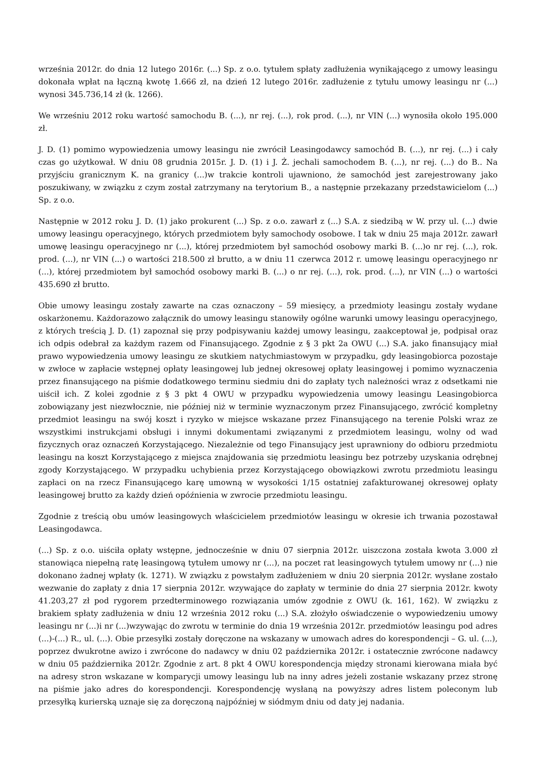września 2012r. do dnia 12 lutego 2016r. (...) Sp. z o.o. tytułem spłaty zadłużenia wynikającego z umowy leasingu dokonała wpłat na łączną kwotę 1.666 zł, na dzień 12 lutego 2016r. zadłużenie z tytułu umowy leasingu nr (...) wynosi 345.736,14 zł (k. 1266).
We wrześniu 2012 roku wartość samochodu B. (...), nr rej. (...), rok prod. (...), nr VIN (...) wynosiła około 195.000 zł.
J. D. (1) pomimo wypowiedzenia umowy leasingu nie zwrócił Leasingodawcy samochód B. (...), nr rej. (...) i cały czas go użytkował. W dniu 08 grudnia 2015r. J. D. (1) i J. Ż. jechali samochodem B. (...), nr rej. (...) do B.. Na przyjściu granicznym K. na granicy (...)w trakcie kontroli ujawniono, że samochód jest zarejestrowany jako poszukiwany, w związku z czym został zatrzymany na terytorium B., a następnie przekazany przedstawicielom (...) Sp. z o.o.
Następnie w 2012 roku J. D. (1) jako prokurent (...) Sp. z o.o. zawarł z (...) S.A. z siedzibą w W. przy ul. (...) dwie umowy leasingu operacyjnego, których przedmiotem były samochody osobowe. I tak w dniu 25 maja 2012r. zawarł umowę leasingu operacyjnego nr (...), której przedmiotem był samochód osobowy marki B. (...)o nr rej. (...), rok. prod. (...), nr VIN (...) o wartości 218.500 zł brutto, a w dniu 11 czerwca 2012 r. umowę leasingu operacyjnego nr (...), której przedmiotem był samochód osobowy marki B. (...) o nr rej. (...), rok. prod. (...), nr VIN (...) o wartości 435.690 zł brutto.
Obie umowy leasingu zostały zawarte na czas oznaczony – 59 miesięcy, a przedmioty leasingu zostały wydane oskarżonemu. Każdorazowo załącznik do umowy leasingu stanowiły ogólne warunki umowy leasingu operacyjnego, z których treścią J. D. (1) zapoznał się przy podpisywaniu każdej umowy leasingu, zaakceptował je, podpisał oraz ich odpis odebrał za każdym razem od Finansującego. Zgodnie z § 3 pkt 2a OWU (...) S.A. jako finansujący miał prawo wypowiedzenia umowy leasingu ze skutkiem natychmiastowym w przypadku, gdy leasingobiorca pozostaje w zwłoce w zapłacie wstępnej opłaty leasingowej lub jednej okresowej opłaty leasingowej i pomimo wyznaczenia przez finansującego na piśmie dodatkowego terminu siedmiu dni do zapłaty tych należności wraz z odsetkami nie uiścił ich. Z kolei zgodnie z § 3 pkt 4 OWU w przypadku wypowiedzenia umowy leasingu Leasingobiorca zobowiązany jest niezwłocznie, nie później niż w terminie wyznaczonym przez Finansującego, zwrócić kompletny przedmiot leasingu na swój koszt i ryzyko w miejsce wskazane przez Finansującego na terenie Polski wraz ze wszystkimi instrukcjami obsługi i innymi dokumentami związanymi z przedmiotem leasingu, wolny od wad fizycznych oraz oznaczeń Korzystającego. Niezależnie od tego Finansujący jest uprawniony do odbioru przedmiotu leasingu na koszt Korzystającego z miejsca znajdowania się przedmiotu leasingu bez potrzeby uzyskania odrębnej zgody Korzystającego. W przypadku uchybienia przez Korzystającego obowiązkowi zwrotu przedmiotu leasingu zapłaci on na rzecz Finansującego karę umowną w wysokości 1/15 ostatniej zafakturowanej okresowej opłaty leasingowej brutto za każdy dzień opóźnienia w zwrocie przedmiotu leasingu.
Zgodnie z treścią obu umów leasingowych właścicielem przedmiotów leasingu w okresie ich trwania pozostawał Leasingodawca.
(...) Sp. z o.o. uiściła opłaty wstępne, jednocześnie w dniu 07 sierpnia 2012r. uiszczona została kwota 3.000 zł stanowiąca niepełną ratę leasingową tytułem umowy nr (...), na poczet rat leasingowych tytułem umowy nr (...) nie dokonano żadnej wpłaty (k. 1271). W związku z powstałym zadłużeniem w dniu 20 sierpnia 2012r. wysłane zostało wezwanie do zapłaty z dnia 17 sierpnia 2012r. wzywające do zapłaty w terminie do dnia 27 sierpnia 2012r. kwoty 41.203,27 zł pod rygorem przedterminowego rozwiązania umów zgodnie z OWU (k. 161, 162). W związku z brakiem spłaty zadłużenia w dniu 12 września 2012 roku (...) S.A. złożyło oświadczenie o wypowiedzeniu umowy leasingu nr (...)i nr (...)wzywając do zwrotu w terminie do dnia 19 września 2012r. przedmiotów leasingu pod adres (...)-(...) R., ul. (...). Obie przesyłki zostały doręczone na wskazany w umowach adres do korespondencji – G. ul. (...), poprzez dwukrotne awizo i zwrócone do nadawcy w dniu 02 października 2012r. i ostatecznie zwrócone nadawcy w dniu 05 października 2012r. Zgodnie z art. 8 pkt 4 OWU korespondencja między stronami kierowana miała być na adresy stron wskazane w komparycji umowy leasingu lub na inny adres jeżeli zostanie wskazany przez stronę na piśmie jako adres do korespondencji. Korespondencję wysłaną na powyższy adres listem poleconym lub przesyłką kurierską uznaje się za doręczoną najpóźniej w siódmym dniu od daty jej nadania.